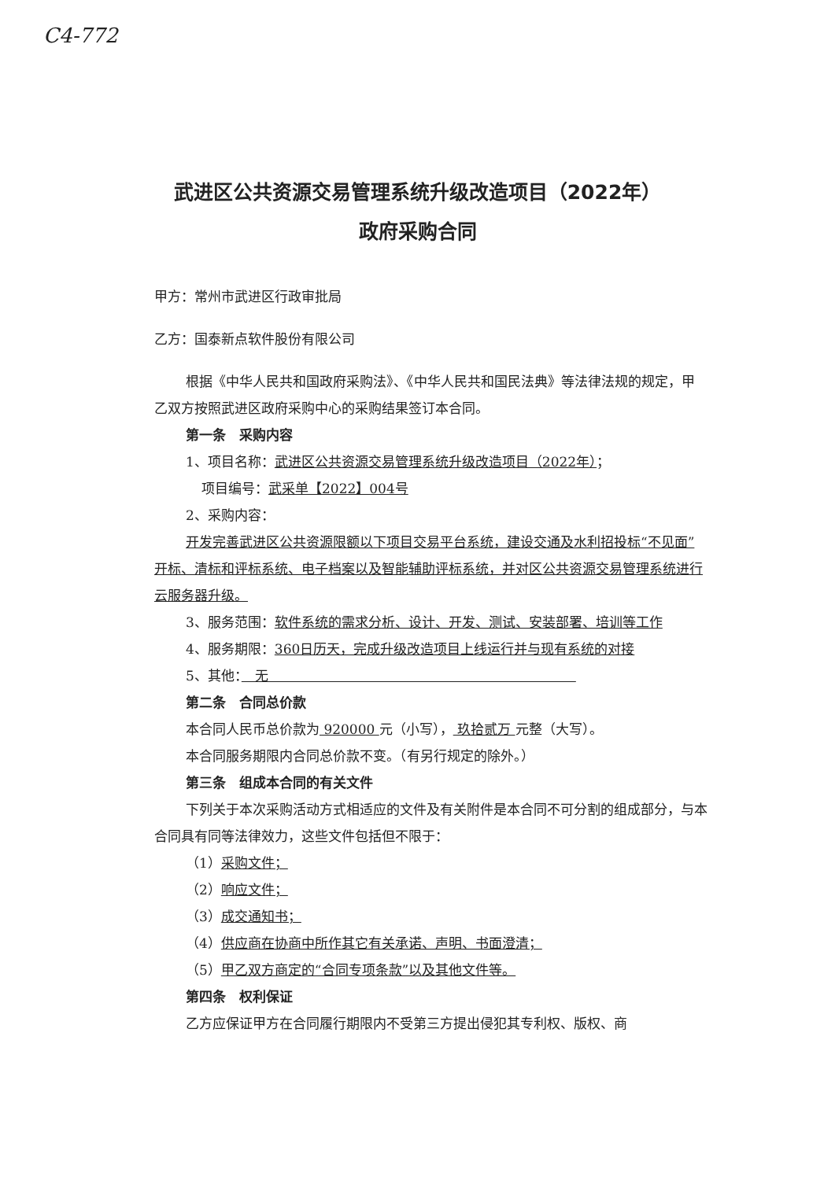C4-772
武进区公共资源交易管理系统升级改造项目（2022年）
政府采购合同
甲方：常州市武进区行政审批局
乙方：国泰新点软件股份有限公司
根据《中华人民共和国政府采购法》、《中华人民共和国民法典》等法律法规的规定，甲乙双方按照武进区政府采购中心的采购结果签订本合同。
第一条　采购内容
1、项目名称：武进区公共资源交易管理系统升级改造项目（2022年）；
项目编号：武采单【2022】004号
2、采购内容：
开发完善武进区公共资源限额以下项目交易平台系统，建设交通及水利招投标“不见面”开标、清标和评标系统、电子档案以及智能辅助评标系统，并对区公共资源交易管理系统进行云服务器升级。
3、服务范围：软件系统的需求分析、设计、开发、测试、安装部署、培训等工作
4、服务期限：360日历天，完成升级改造项目上线运行并与现有系统的对接
5、其他：　无　　　　　　　　　　　　　　　　　　　　　　　
第二条　合同总价款
本合同人民币总价款为 920000 元（小写）， 玖拾贰万 元整（大写）。
本合同服务期限内合同总价款不变。（有另行规定的除外。）
第三条　组成本合同的有关文件
下列关于本次采购活动方式相适应的文件及有关附件是本合同不可分割的组成部分，与本合同具有同等法律效力，这些文件包括但不限于：
（1）采购文件；
（2）响应文件；
（3）成交通知书；
（4）供应商在协商中所作其它有关承诺、声明、书面澄清；
（5）甲乙双方商定的“合同专项条款”以及其他文件等。
第四条　权利保证
乙方应保证甲方在合同履行期限内不受第三方提出侵犯其专利权、版权、商